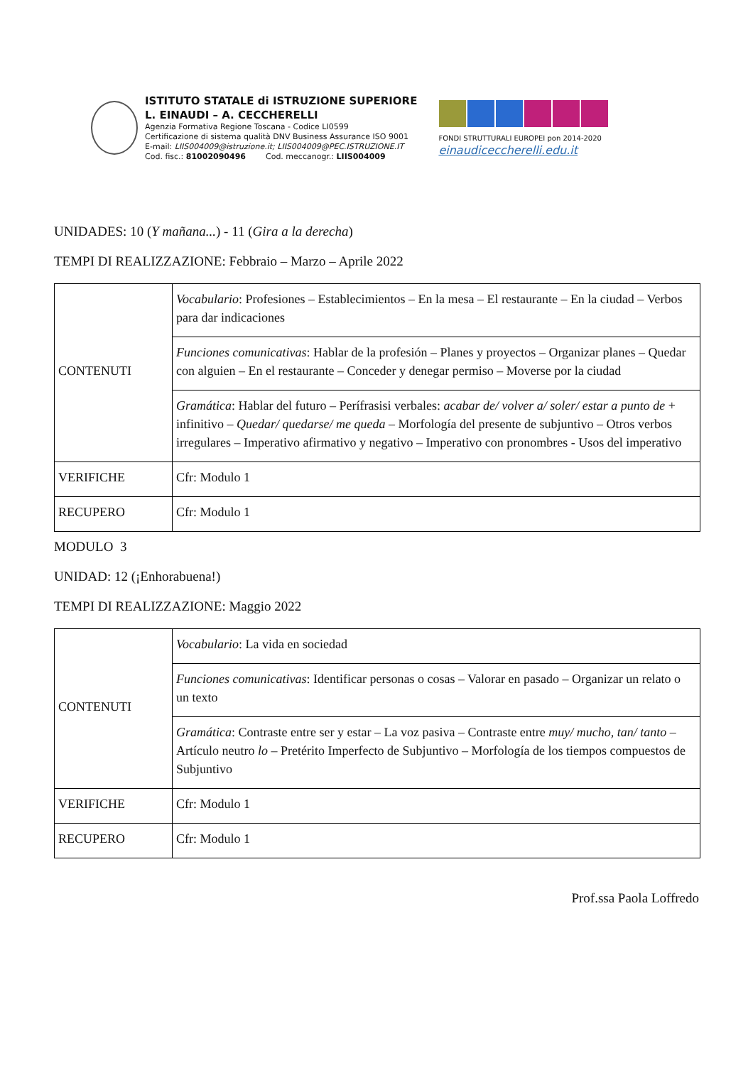ISTITUTO STATALE di ISTRUZIONE SUPERIORE
L. EINAUDI – A. CECCHERELLI
Agenzia Formativa Regione Toscana - Codice LI0599
Certificazione di sistema qualità DNV Business Assurance ISO 9001
E-mail: LIIS004009@istruzione.it; LIIS004009@PEC.ISTRUZIONE.IT
Cod. fisc.: 81002090496 Cod. meccanogr.: LIIS004009
FONDI STRUTTURALI EUROPEI pon 2014-2020
einaudiceccherelli.edu.it
UNIDADES: 10 (Y mañana...) - 11 (Gira a la derecha)
TEMPI DI REALIZZAZIONE: Febbraio – Marzo – Aprile 2022
| CONTENUTI | Vocabulario : Profesiones – Establecimientos – En la mesa – El restaurante – En la ciudad – Verbos para dar indicaciones |
| | Funciones comunicativas : Hablar de la profesión – Planes y proyectos – Organizar planes – Quedar con alguien – En el restaurante – Conceder y denegar permiso – Moverse por la ciudad |
| | Gramática : Hablar del futuro – Perífrasisi verbales: acabar de/ volver a/ soler/ estar a punto de + infinitivo – Quedar/ quedarse/ me queda – Morfología del presente de subjuntivo – Otros verbos irregulares – Imperativo afirmativo y negativo – Imperativo con pronombres - Usos del imperativo |
| VERIFICHE | Cfr: Modulo 1 |
| RECUPERO | Cfr: Modulo 1 |
MODULO 3
UNIDAD: 12 (¡Enhorabuena!)
TEMPI DI REALIZZAZIONE: Maggio 2022
| CONTENUTI | Vocabulario : La vida en sociedad |
| | Funciones comunicativas : Identificar personas o cosas – Valorar en pasado – Organizar un relato o un texto |
| | Gramática : Contraste entre ser y estar – La voz pasiva – Contraste entre muy/ mucho, tan/ tanto – Artículo neutro lo – Pretérito Imperfecto de Subjuntivo – Morfología de los tiempos compuestos de Subjuntivo |
| VERIFICHE | Cfr: Modulo 1 |
| RECUPERO | Cfr: Modulo 1 |
Prof.ssa Paola Loffredo